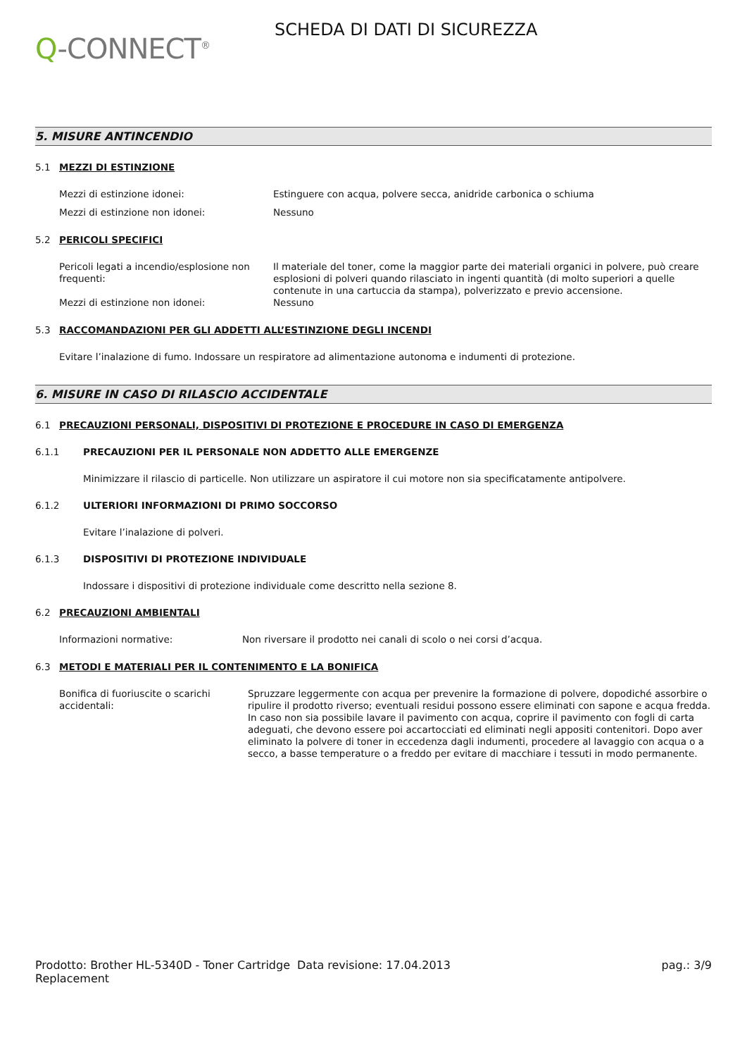Q-CONNECT<sup>®</sup>
SCHEDA DI DATI DI SICUREZZA
5. MISURE ANTINCENDIO
5.1 MEZZI DI ESTINZIONE
Mezzi di estinzione idonei: Estinguere con acqua, polvere secca, anidride carbonica o schiuma
Mezzi di estinzione non idonei: Nessuno
5.2 PERICOLI SPECIFICI
Pericoli legati a incendio/esplosione non frequenti:
Il materiale del toner, come la maggior parte dei materiali organici in polvere, può creare esplosioni di polveri quando rilasciato in ingenti quantità (di molto superiori a quelle contenute in una cartuccia da stampa), polverizzato e previo accensione.
Mezzi di estinzione non idonei: Nessuno
5.3 RACCOMANDAZIONI PER GLI ADDETTI ALL’ESTINZIONE DEGLI INCENDI
Evitare l’inalazione di fumo. Indossare un respiratore ad alimentazione autonoma e indumenti di protezione.
6. MISURE IN CASO DI RILASCIO ACCIDENTALE
6.1 PRECAUZIONI PERSONALI, DISPOSITIVI DI PROTEZIONE E PROCEDURE IN CASO DI EMERGENZA
6.1.1 PRECAUZIONI PER IL PERSONALE NON ADDETTO ALLE EMERGENZE
Minimizzare il rilascio di particelle. Non utilizzare un aspiratore il cui motore non sia specificatamente antipolvere.
6.1.2 ULTERIORI INFORMAZIONI DI PRIMO SOCCORSO
Evitare l’inalazione di polveri.
6.1.3 DISPOSITIVI DI PROTEZIONE INDIVIDUALE
Indossare i dispositivi di protezione individuale come descritto nella sezione 8.
6.2 PRECAUZIONI AMBIENTALI
Informazioni normative: Non riversare il prodotto nei canali di scolo o nei corsi d’acqua.
6.3 METODI E MATERIALI PER IL CONTENIMENTO E LA BONIFICA
Bonifica di fuoriuscite o scarichi accidentali:
Spruzzare leggermente con acqua per prevenire la formazione di polvere, dopodiché assorbire o ripulire il prodotto riverso; eventuali residui possono essere eliminati con sapone e acqua fredda. In caso non sia possibile lavare il pavimento con acqua, coprire il pavimento con fogli di carta adeguati, che devono essere poi accartocciati ed eliminati negli appositi contenitori. Dopo aver eliminato la polvere di toner in eccedenza dagli indumenti, procedere al lavaggio con acqua o a secco, a basse temperature o a freddo per evitare di macchiare i tessuti in modo permanente.
Prodotto: Brother HL-5340D - Toner Cartridge Replacement
Data revisione: 17.04.2013 pag.: 3/9